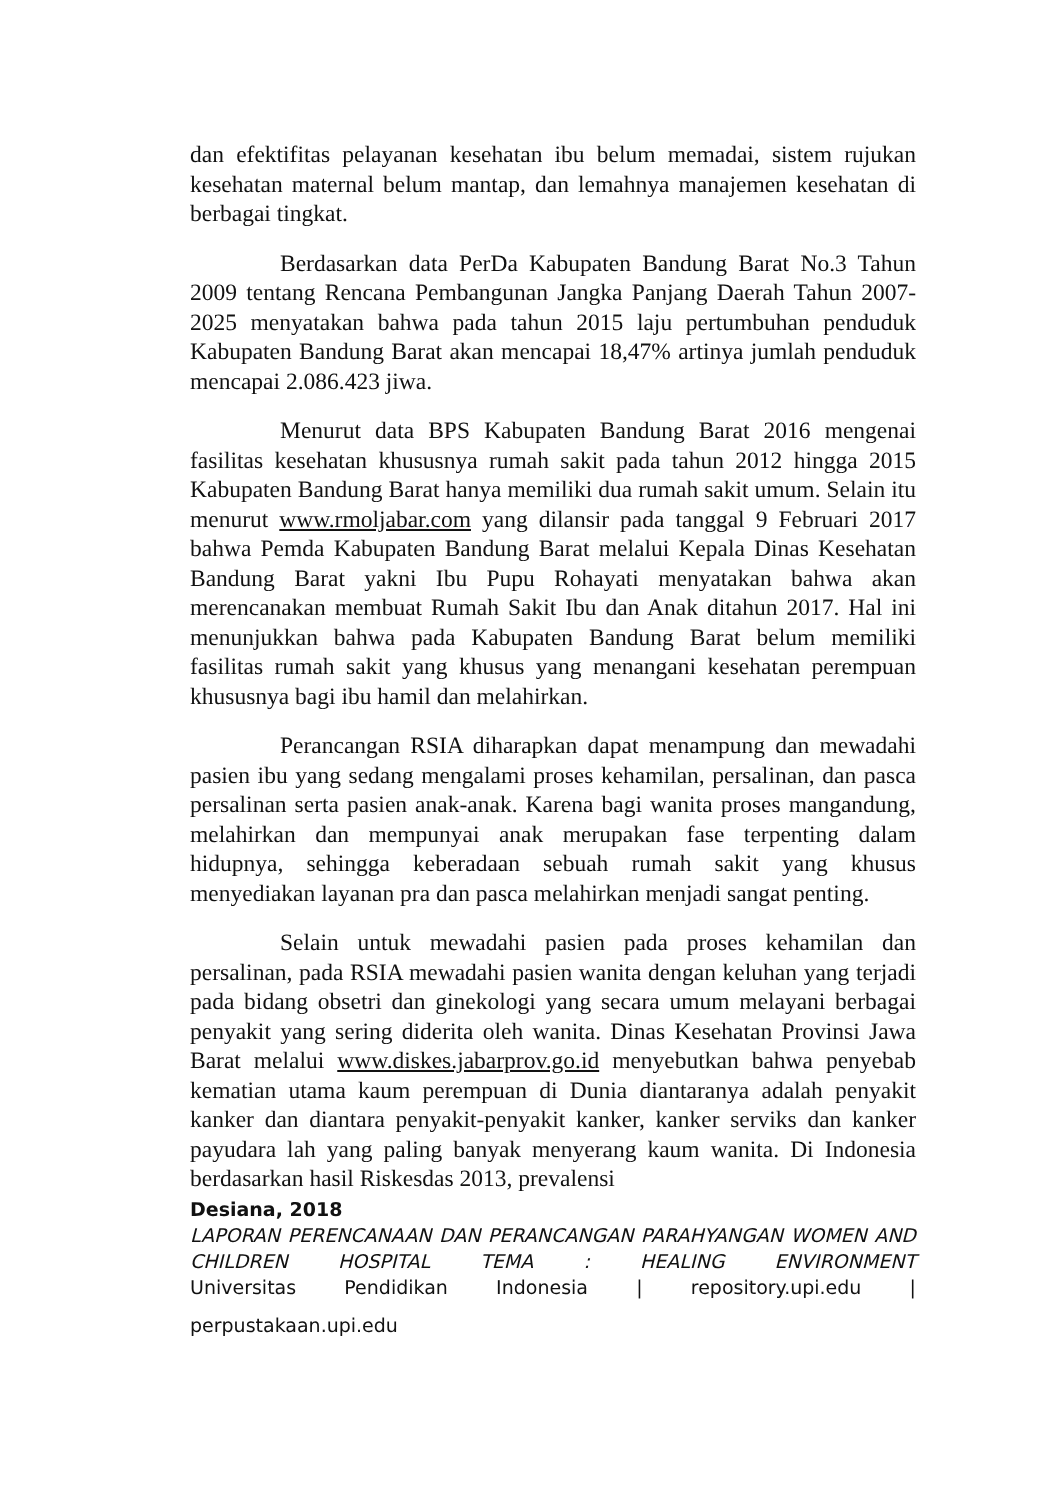dan efektifitas pelayanan kesehatan ibu belum memadai, sistem rujukan kesehatan maternal belum mantap, dan lemahnya manajemen kesehatan di berbagai tingkat.
Berdasarkan data PerDa Kabupaten Bandung Barat No.3 Tahun 2009 tentang Rencana Pembangunan Jangka Panjang Daerah Tahun 2007-2025 menyatakan bahwa pada tahun 2015 laju pertumbuhan penduduk Kabupaten Bandung Barat akan mencapai 18,47% artinya jumlah penduduk mencapai 2.086.423 jiwa.
Menurut data BPS Kabupaten Bandung Barat 2016 mengenai fasilitas kesehatan khususnya rumah sakit pada tahun 2012 hingga 2015 Kabupaten Bandung Barat hanya memiliki dua rumah sakit umum. Selain itu menurut www.rmoljabar.com yang dilansir pada tanggal 9 Februari 2017 bahwa Pemda Kabupaten Bandung Barat melalui Kepala Dinas Kesehatan Bandung Barat yakni Ibu Pupu Rohayati menyatakan bahwa akan merencanakan membuat Rumah Sakit Ibu dan Anak ditahun 2017. Hal ini menunjukkan bahwa pada Kabupaten Bandung Barat belum memiliki fasilitas rumah sakit yang khusus yang menangani kesehatan perempuan khususnya bagi ibu hamil dan melahirkan.
Perancangan RSIA diharapkan dapat menampung dan mewadahi pasien ibu yang sedang mengalami proses kehamilan, persalinan, dan pasca persalinan serta pasien anak-anak. Karena bagi wanita proses mangandung, melahirkan dan mempunyai anak merupakan fase terpenting dalam hidupnya, sehingga keberadaan sebuah rumah sakit yang khusus menyediakan layanan pra dan pasca melahirkan menjadi sangat penting.
Selain untuk mewadahi pasien pada proses kehamilan dan persalinan, pada RSIA mewadahi pasien wanita dengan keluhan yang terjadi pada bidang obsetri dan ginekologi yang secara umum melayani berbagai penyakit yang sering diderita oleh wanita. Dinas Kesehatan Provinsi Jawa Barat melalui www.diskes.jabarprov.go.id menyebutkan bahwa penyebab kematian utama kaum perempuan di Dunia diantaranya adalah penyakit kanker dan diantara penyakit-penyakit kanker, kanker serviks dan kanker payudara lah yang paling banyak menyerang kaum wanita. Di Indonesia berdasarkan hasil Riskesdas 2013, prevalensi
Desiana, 2018
LAPORAN PERENCANAAN DAN PERANCANGAN PARAHYANGAN WOMEN AND CHILDREN HOSPITAL TEMA : HEALING ENVIRONMENT
Universitas Pendidikan Indonesia | repository.upi.edu |
perpustakaan.upi.edu